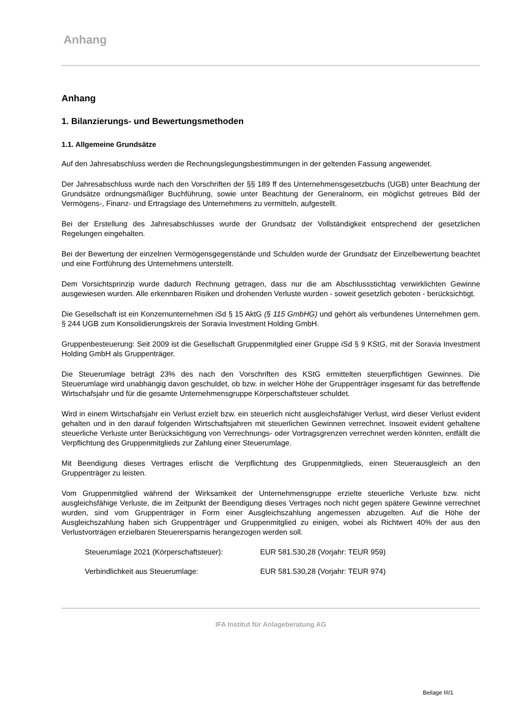Anhang
Anhang
1. Bilanzierungs- und Bewertungsmethoden
1.1. Allgemeine Grundsätze
Auf den Jahresabschluss werden die Rechnungslegungsbestimmungen in der geltenden Fassung angewendet.
Der Jahresabschluss wurde nach den Vorschriften der §§ 189 ff des Unternehmensgesetzbuchs (UGB) unter Beachtung der Grundsätze ordnungsmäßiger Buchführung, sowie unter Beachtung der Generalnorm, ein möglichst getreues Bild der Vermögens-, Finanz- und Ertragslage des Unternehmens zu vermitteln, aufgestellt.
Bei der Erstellung des Jahresabschlusses wurde der Grundsatz der Vollständigkeit entsprechend der gesetzlichen Regelungen eingehalten.
Bei der Bewertung der einzelnen Vermögensgegenstände und Schulden wurde der Grundsatz der Einzelbewertung beachtet und eine Fortführung des Unternehmens unterstellt.
Dem Vorsichtsprinzip wurde dadurch Rechnung getragen, dass nur die am Abschlussstichtag verwirklichten Gewinne ausgewiesen wurden. Alle erkennbaren Risiken und drohenden Verluste wurden - soweit gesetzlich geboten - berücksichtigt.
Die Gesellschaft ist ein Konzernunternehmen iSd § 15 AktG (§ 115 GmbHG) und gehört als verbundenes Unternehmen gem. § 244 UGB zum Konsolidierungskreis der Soravia Investment Holding GmbH.
Gruppenbesteuerung: Seit 2009 ist die Gesellschaft Gruppenmitglied einer Gruppe iSd § 9 KStG, mit der Soravia Investment Holding GmbH als Gruppenträger.
Die Steuerumlage beträgt 23% des nach den Vorschriften des KStG ermittelten steuerpflichtigen Gewinnes. Die Steuerumlage wird unabhängig davon geschuldet, ob bzw. in welcher Höhe der Gruppenträger insgesamt für das betreffende Wirtschafsjahr und für die gesamte Unternehmensgruppe Körperschaftsteuer schuldet.
Wird in einem Wirtschafsjahr ein Verlust erzielt bzw. ein steuerlich nicht ausgleichsfähiger Verlust, wird dieser Verlust evident gehalten und in den darauf folgenden Wirtschaftsjahren mit steuerlichen Gewinnen verrechnet. Insoweit evident gehaltene steuerliche Verluste unter Berücksichtigung von Verrechnungs- oder Vortragsgrenzen verrechnet werden könnten, entfällt die Verpflichtung des Gruppenmitglieds zur Zahlung einer Steuerumlage.
Mit Beendigung dieses Vertrages erlischt die Verpflichtung des Gruppenmitglieds, einen Steuerausgleich an den Gruppenträger zu leisten.
Vom Gruppenmitglied während der Wirksamkeit der Unternehmensgruppe erzielte steuerliche Verluste bzw. nicht ausgleichsfähige Verluste, die im Zeitpunkt der Beendigung dieses Vertrages noch nicht gegen spätere Gewinne verrechnet wurden, sind vom Gruppenträger in Form einer Ausgleichszahlung angemessen abzugelten. Auf die Höhe der Ausgleichszahlung haben sich Gruppenträger und Gruppenmitglied zu einigen, wobei als Richtwert 40% der aus den Verlustvorträgen erzielbaren Steuerersparnis herangezogen werden soll.
Steuerumlage 2021 (Körperschaftsteuer): EUR 581.530,28 (Vorjahr: TEUR 959)
Verbindlichkeit aus Steuerumlage: EUR 581.530,28 (Vorjahr: TEUR 974)
IFA Institut für Anlageberatung AG
Beilage III/1